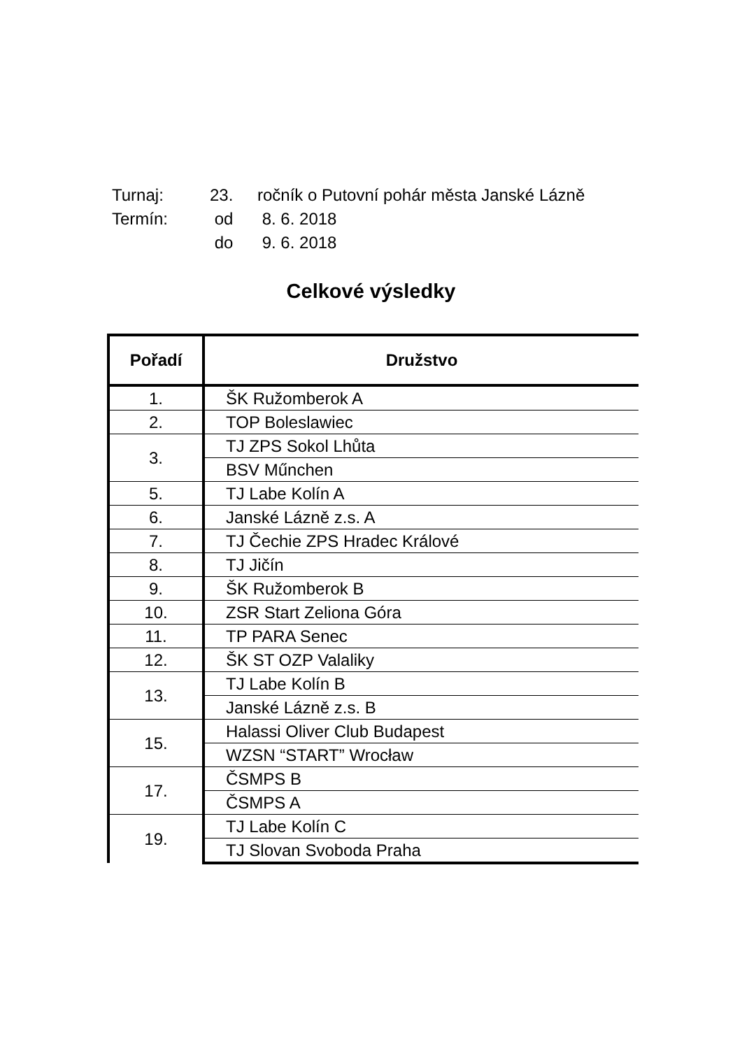Turnaj: 23. ročník o Putovní pohár města Janské Lázně
Termín: od 8. 6. 2018
do 9. 6. 2018
Celkové výsledky
| Pořadí | Družstvo |
| --- | --- |
| 1. | ŠK Ružomberok A |
| 2. | TOP Boleslawiec |
| 3. | TJ ZPS Sokol Lhůta |
| | BSV Műnchen |
| 5. | TJ Labe Kolín A |
| 6. | Janské Lázně z.s. A |
| 7. | TJ Čechie ZPS Hradec Králové |
| 8. | TJ Jičín |
| 9. | ŠK Ružomberok B |
| 10. | ZSR Start Zeliona Góra |
| 11. | TP PARA Senec |
| 12. | ŠK ST OZP Valaliky |
| 13. | TJ Labe Kolín B |
| | Janské Lázně z.s. B |
| 15. | Halassi Oliver Club Budapest |
| | WZSN “START” Wrocław |
| 17. | ČSMPS B |
| | ČSMPS A |
| 19. | TJ Labe Kolín C |
| | TJ Slovan Svoboda Praha |